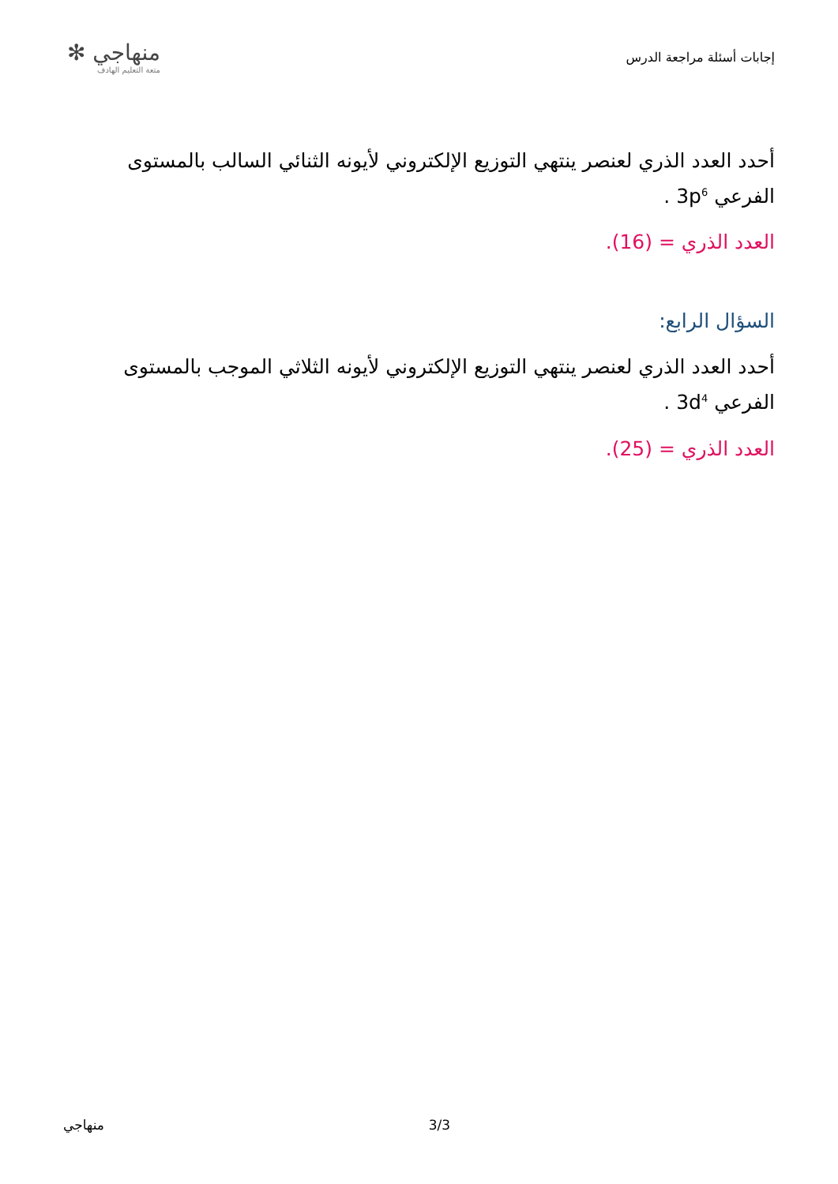إجابات أسئلة مراجعة الدرس
منهاجي ✻
متعة التعليم الهادف
أحدد العدد الذري لعنصر ينتهي التوزيع الإلكتروني لأيونه الثنائي السالب بالمستوى الفرعي 3p<sup>6</sup> .
العدد الذري = (16).
السؤال الرابع:
أحدد العدد الذري لعنصر ينتهي التوزيع الإلكتروني لأيونه الثلاثي الموجب بالمستوى الفرعي 3d<sup>4</sup> .
العدد الذري = (25).
منهاجي 3/3